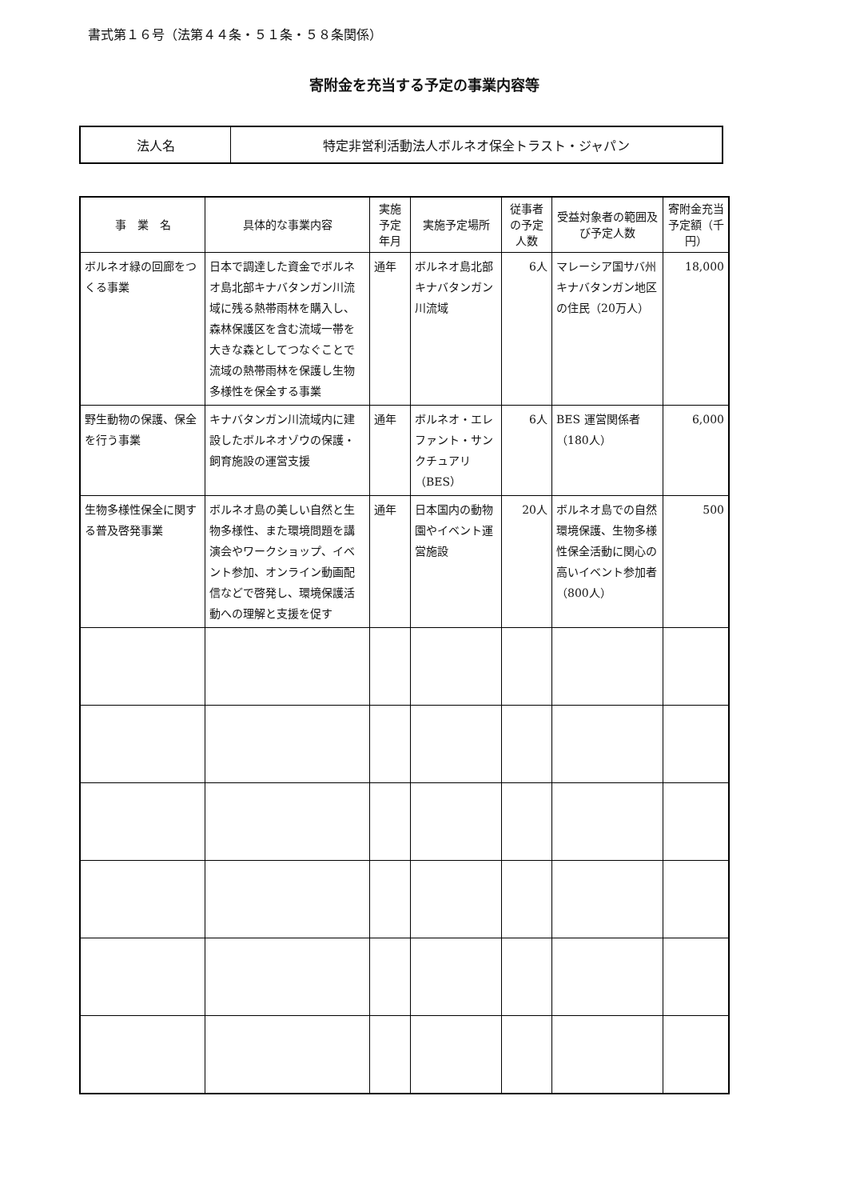書式第１６号（法第４４条・５１条・５８条関係）
寄附金を充当する予定の事業内容等
| 法人名 | 特定非営利活動法人ボルネオ保全トラスト・ジャパン |
| 事 業 名 | 具体的な事業内容 | 実施予定年月 | 実施予定場所 | 従事者の予定人数 | 受益対象者の範囲及び予定人数 | 寄附金充当予定額（千円） |
| --- | --- | --- | --- | --- | --- | --- |
| ボルネオ緑の回廊をつくる事業 | 日本で調達した資金でボルネオ島北部キナバタンガン川流域に残る熱帯雨林を購入し、森林保護区を含む流域一帯を大きな森としてつなぐことで流域の熱帯雨林を保護し生物多様性を保全する事業 | 通年 | ボルネオ島北部キナバタンガン川流域 | 6人 | マレーシア国サバ州キナバタンガン地区の住民（20万人） | 18,000 |
| 野生動物の保護、保全を行う事業 | キナバタンガン川流域内に建設したボルネオゾウの保護・飼育施設の運営支援 | 通年 | ボルネオ・エレファント・サンクチュアリ（BES） | 6人 | BES 運営関係者（180人） | 6,000 |
| 生物多様性保全に関する普及啓発事業 | ボルネオ島の美しい自然と生物多様性、また環境問題を講演会やワークショップ、イベント参加、オンライン動画配信などで啓発し、環境保護活動への理解と支援を促す | 通年 | 日本国内の動物園やイベント運営施設 | 20人 | ボルネオ島での自然環境保護、生物多様性保全活動に関心の高いイベント参加者（800人） | 500 |